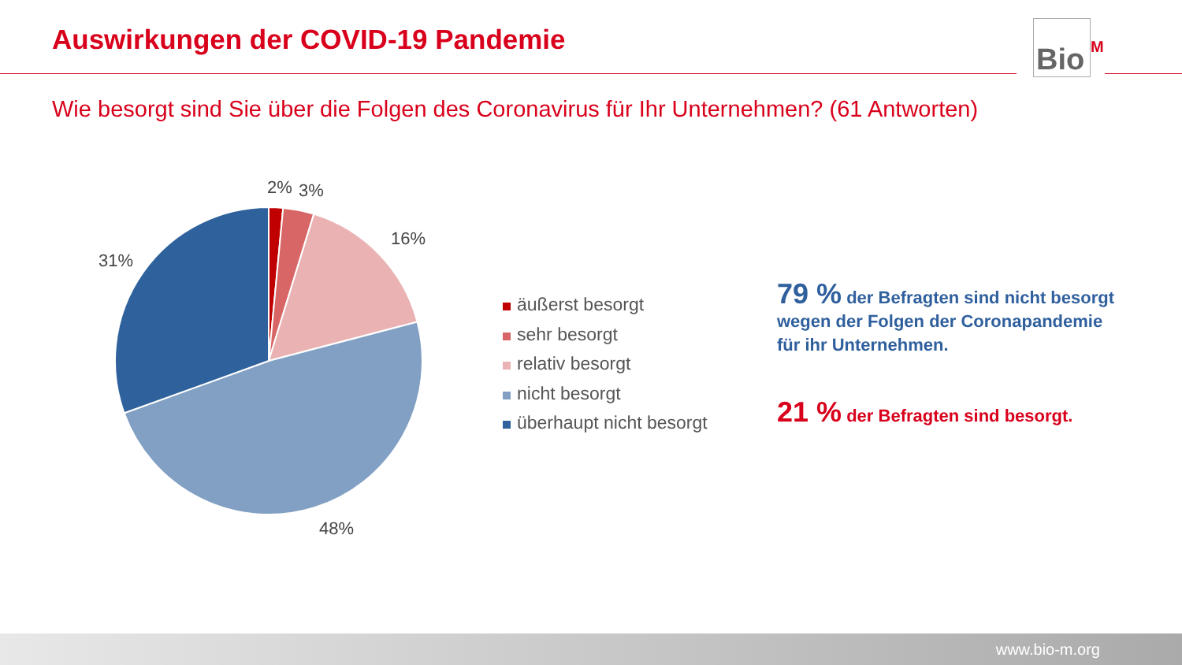Auswirkungen der COVID-19 Pandemie
Bio<sup>M</sup>
Wie besorgt sind Sie über die Folgen des Coronavirus für Ihr Unternehmen? (61 Antworten)
2% 3%
16%
31%
48%
äußerst besorgt
sehr besorgt
relativ besorgt
nicht besorgt
überhaupt nicht besorgt
79 % der Befragten sind nicht besorgt wegen der Folgen der Coronapandemie für ihr Unternehmen.
21 % der Befragten sind besorgt.
www.bio-m.org